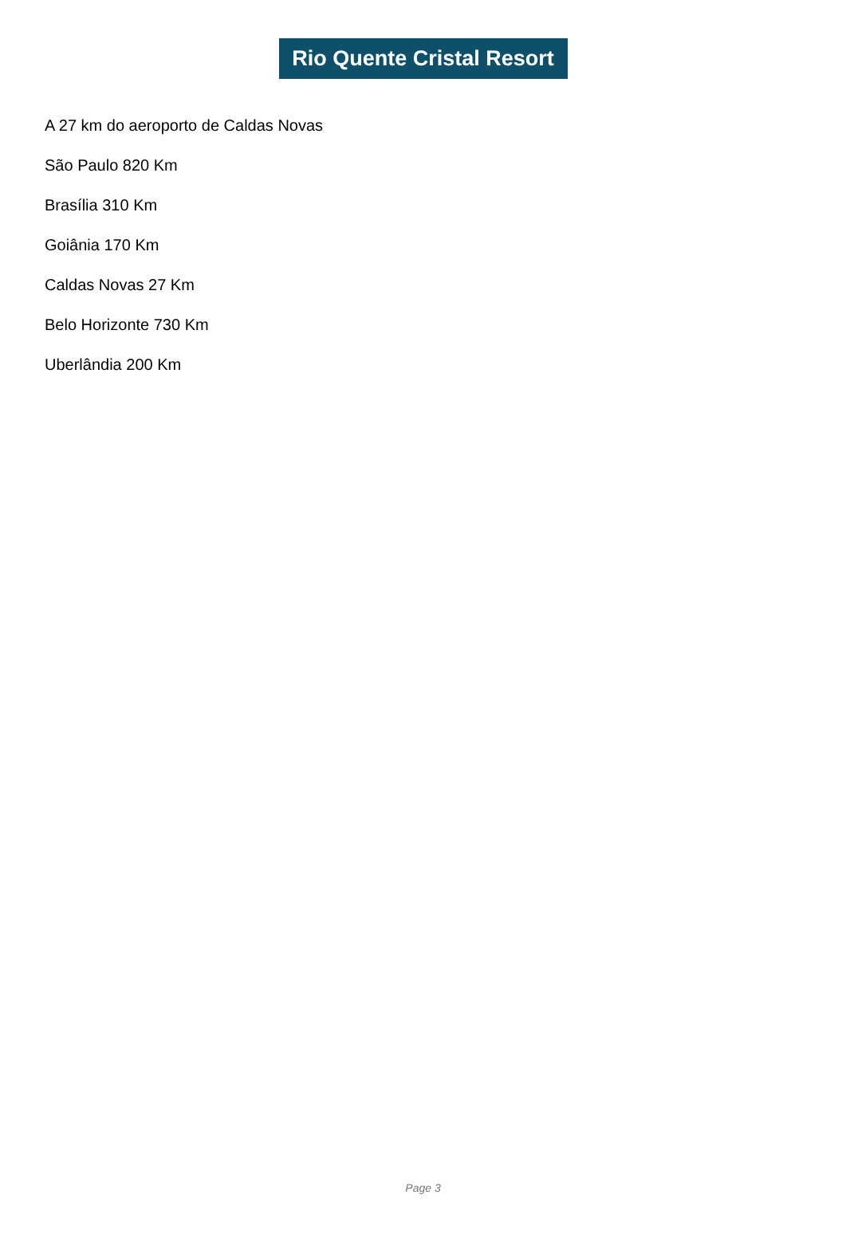Rio Quente Cristal Resort
A 27 km do aeroporto de Caldas Novas
São Paulo 820 Km
Brasília 310 Km
Goiânia 170 Km
Caldas Novas 27 Km
Belo Horizonte 730 Km
Uberlândia 200 Km
Page 3